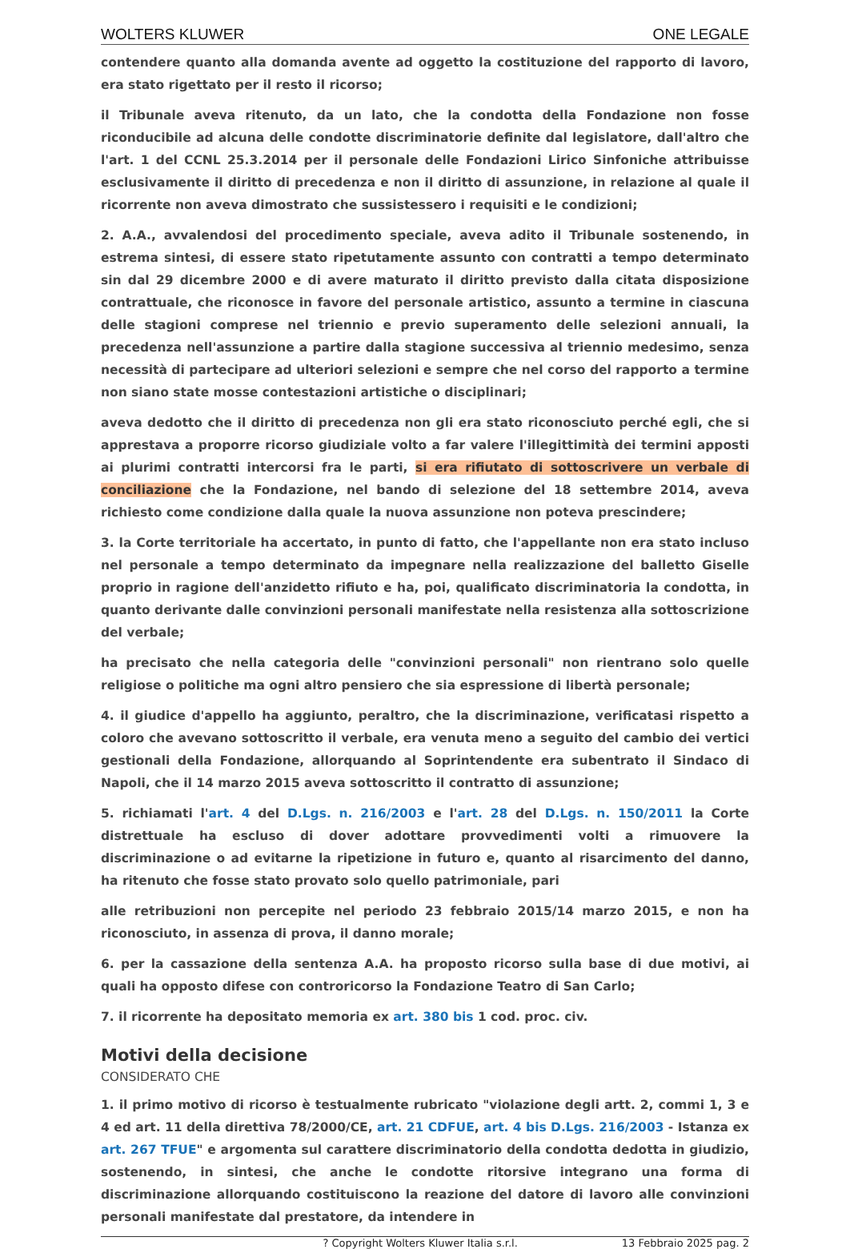WOLTERS KLUWER ONE LEGALE
contendere quanto alla domanda avente ad oggetto la costituzione del rapporto di lavoro, era stato rigettato per il resto il ricorso;
il Tribunale aveva ritenuto, da un lato, che la condotta della Fondazione non fosse riconducibile ad alcuna delle condotte discriminatorie definite dal legislatore, dall'altro che l'art. 1 del CCNL 25.3.2014 per il personale delle Fondazioni Lirico Sinfoniche attribuisse esclusivamente il diritto di precedenza e non il diritto di assunzione, in relazione al quale il ricorrente non aveva dimostrato che sussistessero i requisiti e le condizioni;
2. A.A., avvalendosi del procedimento speciale, aveva adito il Tribunale sostenendo, in estrema sintesi, di essere stato ripetutamente assunto con contratti a tempo determinato sin dal 29 dicembre 2000 e di avere maturato il diritto previsto dalla citata disposizione contrattuale, che riconosce in favore del personale artistico, assunto a termine in ciascuna delle stagioni comprese nel triennio e previo superamento delle selezioni annuali, la precedenza nell'assunzione a partire dalla stagione successiva al triennio medesimo, senza necessità di partecipare ad ulteriori selezioni e sempre che nel corso del rapporto a termine non siano state mosse contestazioni artistiche o disciplinari;
aveva dedotto che il diritto di precedenza non gli era stato riconosciuto perché egli, che si apprestava a proporre ricorso giudiziale volto a far valere l'illegittimità dei termini apposti ai plurimi contratti intercorsi fra le parti, si era rifiutato di sottoscrivere un verbale di conciliazione che la Fondazione, nel bando di selezione del 18 settembre 2014, aveva richiesto come condizione dalla quale la nuova assunzione non poteva prescindere;
3. la Corte territoriale ha accertato, in punto di fatto, che l'appellante non era stato incluso nel personale a tempo determinato da impegnare nella realizzazione del balletto Giselle proprio in ragione dell'anzidetto rifiuto e ha, poi, qualificato discriminatoria la condotta, in quanto derivante dalle convinzioni personali manifestate nella resistenza alla sottoscrizione del verbale;
ha precisato che nella categoria delle "convinzioni personali" non rientrano solo quelle religiose o politiche ma ogni altro pensiero che sia espressione di libertà personale;
4. il giudice d'appello ha aggiunto, peraltro, che la discriminazione, verificatasi rispetto a coloro che avevano sottoscritto il verbale, era venuta meno a seguito del cambio dei vertici gestionali della Fondazione, allorquando al Soprintendente era subentrato il Sindaco di Napoli, che il 14 marzo 2015 aveva sottoscritto il contratto di assunzione;
5. richiamati l'art. 4 del D.Lgs. n. 216/2003 e l'art. 28 del D.Lgs. n. 150/2011 la Corte distrettuale ha escluso di dover adottare provvedimenti volti a rimuovere la discriminazione o ad evitarne la ripetizione in futuro e, quanto al risarcimento del danno, ha ritenuto che fosse stato provato solo quello patrimoniale, pari
alle retribuzioni non percepite nel periodo 23 febbraio 2015/14 marzo 2015, e non ha riconosciuto, in assenza di prova, il danno morale;
6. per la cassazione della sentenza A.A. ha proposto ricorso sulla base di due motivi, ai quali ha opposto difese con controricorso la Fondazione Teatro di San Carlo;
7. il ricorrente ha depositato memoria ex art. 380 bis 1 cod. proc. civ.
Motivi della decisione
CONSIDERATO CHE
1. il primo motivo di ricorso è testualmente rubricato "violazione degli artt. 2, commi 1, 3 e 4 ed art. 11 della direttiva 78/2000/CE, art. 21 CDFUE, art. 4 bis D.Lgs. 216/2003 - Istanza ex art. 267 TFUE" e argomenta sul carattere discriminatorio della condotta dedotta in giudizio, sostenendo, in sintesi, che anche le condotte ritorsive integrano una forma di discriminazione allorquando costituiscono la reazione del datore di lavoro alle convinzioni personali manifestate dal prestatore, da intendere in
? Copyright Wolters Kluwer Italia s.r.l. 13 Febbraio 2025 pag. 2